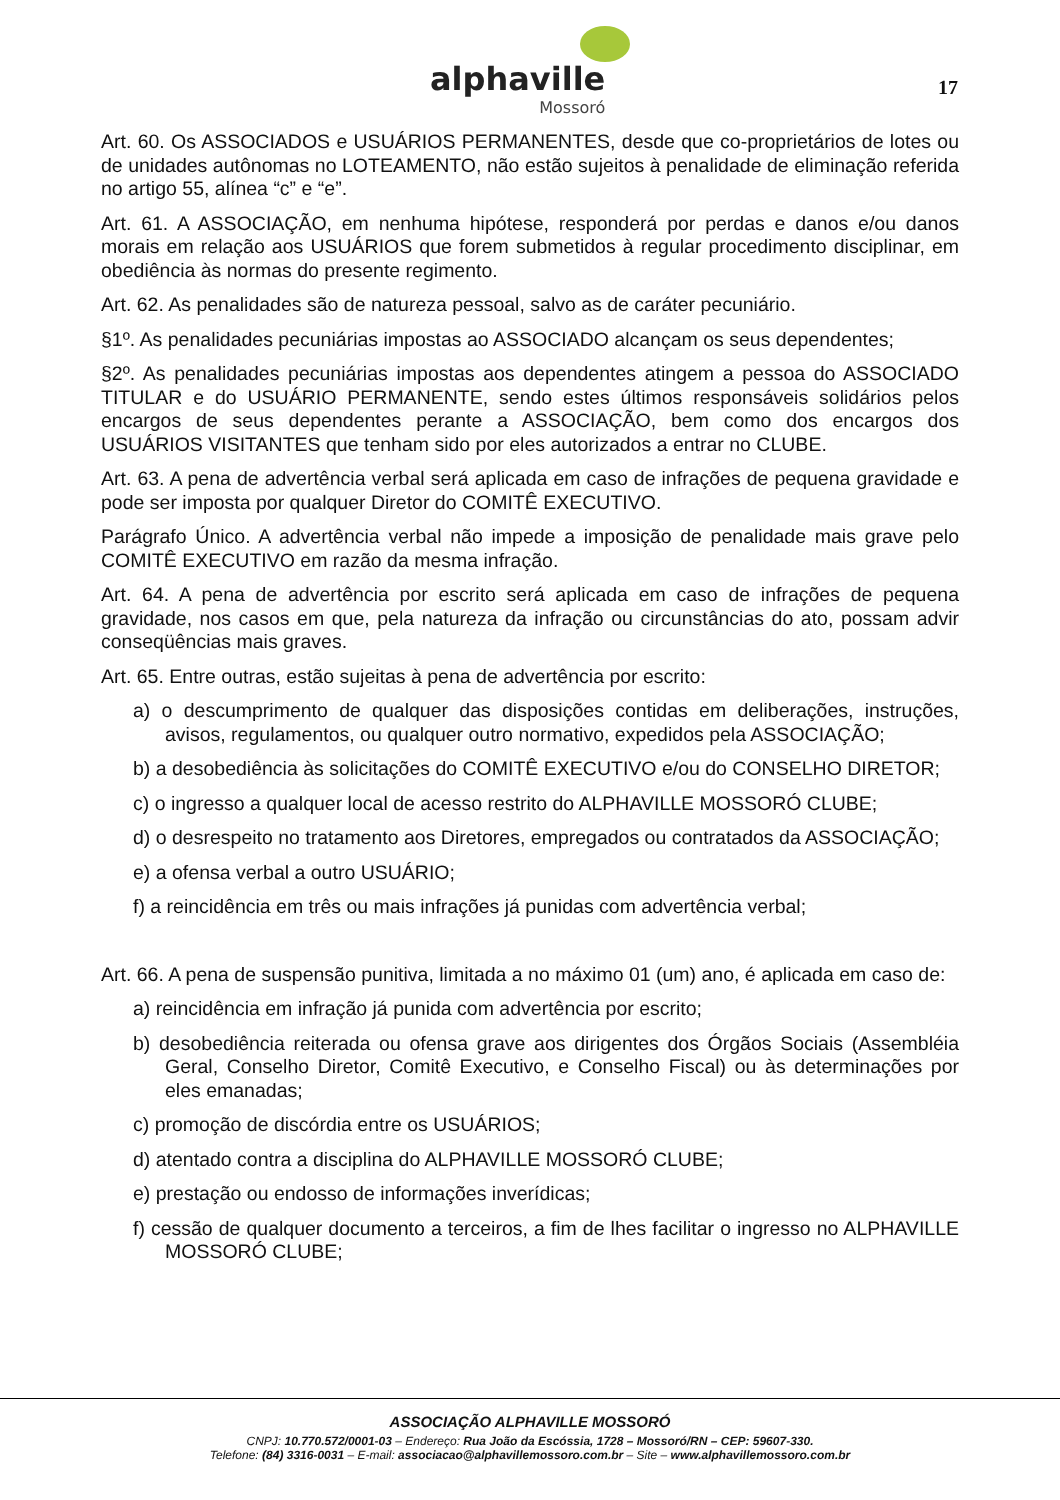alphaville
Mossoró
17
Art. 60. Os ASSOCIADOS e USUÁRIOS PERMANENTES, desde que co-proprietários de lotes ou de unidades autônomas no LOTEAMENTO, não estão sujeitos à penalidade de eliminação referida no artigo 55, alínea “c” e “e”.
Art. 61. A ASSOCIAÇÃO, em nenhuma hipótese, responderá por perdas e danos e/ou danos morais em relação aos USUÁRIOS que forem submetidos à regular procedimento disciplinar, em obediência às normas do presente regimento.
Art. 62. As penalidades são de natureza pessoal, salvo as de caráter pecuniário.
§1º. As penalidades pecuniárias impostas ao ASSOCIADO alcançam os seus dependentes;
§2º. As penalidades pecuniárias impostas aos dependentes atingem a pessoa do ASSOCIADO TITULAR e do USUÁRIO PERMANENTE, sendo estes últimos responsáveis solidários pelos encargos de seus dependentes perante a ASSOCIAÇÃO, bem como dos encargos dos USUÁRIOS VISITANTES que tenham sido por eles autorizados a entrar no CLUBE.
Art. 63. A pena de advertência verbal será aplicada em caso de infrações de pequena gravidade e pode ser imposta por qualquer Diretor do COMITÊ EXECUTIVO.
Parágrafo Único. A advertência verbal não impede a imposição de penalidade mais grave pelo COMITÊ EXECUTIVO em razão da mesma infração.
Art. 64. A pena de advertência por escrito será aplicada em caso de infrações de pequena gravidade, nos casos em que, pela natureza da infração ou circunstâncias do ato, possam advir conseqüências mais graves.
Art. 65. Entre outras, estão sujeitas à pena de advertência por escrito:
a) o descumprimento de qualquer das disposições contidas em deliberações, instruções, avisos, regulamentos, ou qualquer outro normativo, expedidos pela ASSOCIAÇÃO;
b) a desobediência às solicitações do COMITÊ EXECUTIVO e/ou do CONSELHO DIRETOR;
c) o ingresso a qualquer local de acesso restrito do ALPHAVILLE MOSSORÓ CLUBE;
d) o desrespeito no tratamento aos Diretores, empregados ou contratados da ASSOCIAÇÃO;
e) a ofensa verbal a outro USUÁRIO;
f) a reincidência em três ou mais infrações já punidas com advertência verbal;
Art. 66. A pena de suspensão punitiva, limitada a no máximo 01 (um) ano, é aplicada em caso de:
a) reincidência em infração já punida com advertência por escrito;
b) desobediência reiterada ou ofensa grave aos dirigentes dos Órgãos Sociais (Assembléia Geral, Conselho Diretor, Comitê Executivo, e Conselho Fiscal) ou às determinações por eles emanadas;
c) promoção de discórdia entre os USUÁRIOS;
d) atentado contra a disciplina do ALPHAVILLE MOSSORÓ CLUBE;
e) prestação ou endosso de informações inverídicas;
f) cessão de qualquer documento a terceiros, a fim de lhes facilitar o ingresso no ALPHAVILLE MOSSORÓ CLUBE;
ASSOCIAÇÃO ALPHAVILLE MOSSORÓ
CNPJ: 10.770.572/0001-03 – Endereço: Rua João da Escóssia, 1728 – Mossoró/RN – CEP: 59607-330.
Telefone: (84) 3316-0031 – E-mail: associacao@alphavillemossoro.com.br – Site – www.alphavillemossoro.com.br